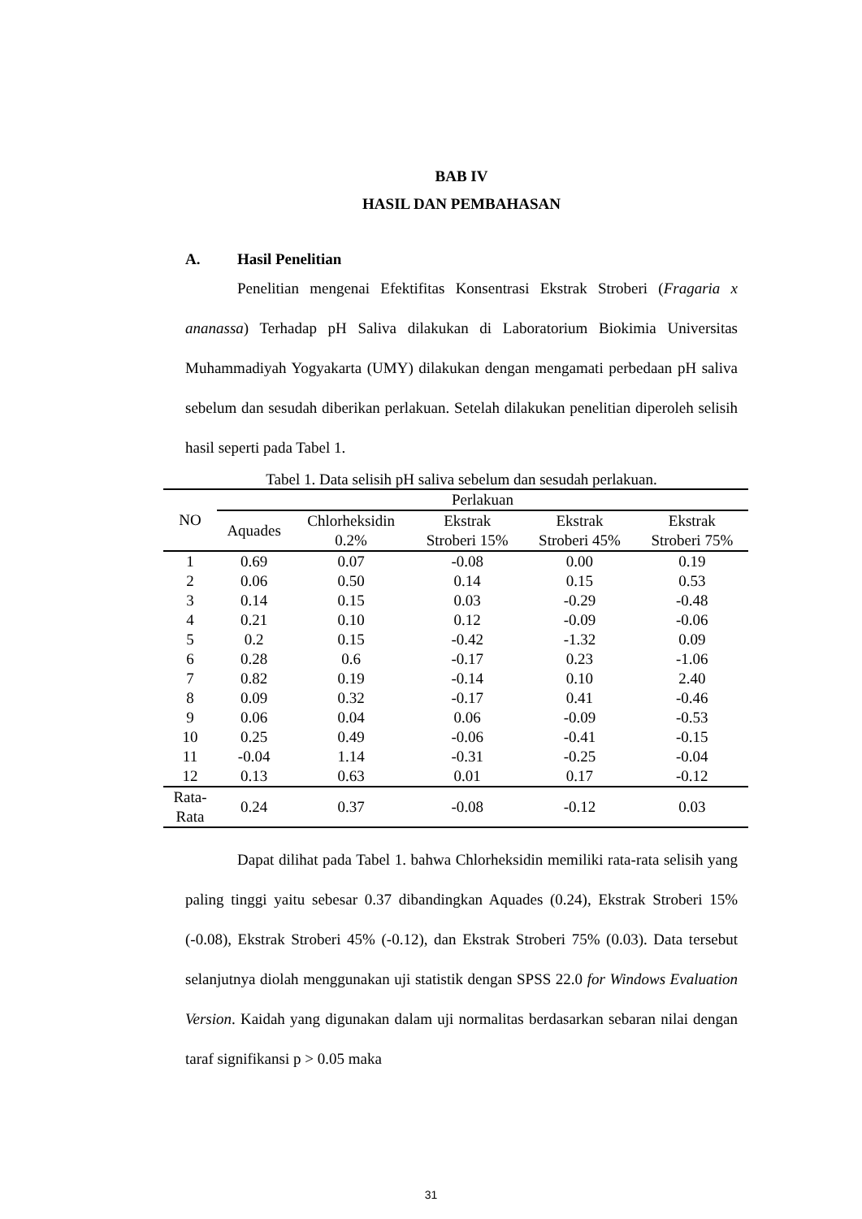BAB IV
HASIL DAN PEMBAHASAN
A. Hasil Penelitian
Penelitian mengenai Efektifitas Konsentrasi Ekstrak Stroberi (Fragaria x ananassa) Terhadap pH Saliva dilakukan di Laboratorium Biokimia Universitas Muhammadiyah Yogyakarta (UMY) dilakukan dengan mengamati perbedaan pH saliva sebelum dan sesudah diberikan perlakuan. Setelah dilakukan penelitian diperoleh selisih hasil seperti pada Tabel 1.
Tabel 1. Data selisih pH saliva sebelum dan sesudah perlakuan.
| NO | Perlakuan | | | | |
| --- | --- | --- | --- | --- | --- |
| | Aquades | Chlorheksidin 0.2% | Ekstrak Stroberi 15% | Ekstrak Stroberi 45% | Ekstrak Stroberi 75% |
| 1 | 0.69 | 0.07 | -0.08 | 0.00 | 0.19 |
| 2 | 0.06 | 0.50 | 0.14 | 0.15 | 0.53 |
| 3 | 0.14 | 0.15 | 0.03 | -0.29 | -0.48 |
| 4 | 0.21 | 0.10 | 0.12 | -0.09 | -0.06 |
| 5 | 0.2 | 0.15 | -0.42 | -1.32 | 0.09 |
| 6 | 0.28 | 0.6 | -0.17 | 0.23 | -1.06 |
| 7 | 0.82 | 0.19 | -0.14 | 0.10 | 2.40 |
| 8 | 0.09 | 0.32 | -0.17 | 0.41 | -0.46 |
| 9 | 0.06 | 0.04 | 0.06 | -0.09 | -0.53 |
| 10 | 0.25 | 0.49 | -0.06 | -0.41 | -0.15 |
| 11 | -0.04 | 1.14 | -0.31 | -0.25 | -0.04 |
| 12 | 0.13 | 0.63 | 0.01 | 0.17 | -0.12 |
| Rata- Rata | 0.24 | 0.37 | -0.08 | -0.12 | 0.03 |
Dapat dilihat pada Tabel 1. bahwa Chlorheksidin memiliki rata-rata selisih yang paling tinggi yaitu sebesar 0.37 dibandingkan Aquades (0.24), Ekstrak Stroberi 15% (-0.08), Ekstrak Stroberi 45% (-0.12), dan Ekstrak Stroberi 75% (0.03). Data tersebut selanjutnya diolah menggunakan uji statistik dengan SPSS 22.0 for Windows Evaluation Version. Kaidah yang digunakan dalam uji normalitas berdasarkan sebaran nilai dengan taraf signifikansi p > 0.05 maka
31